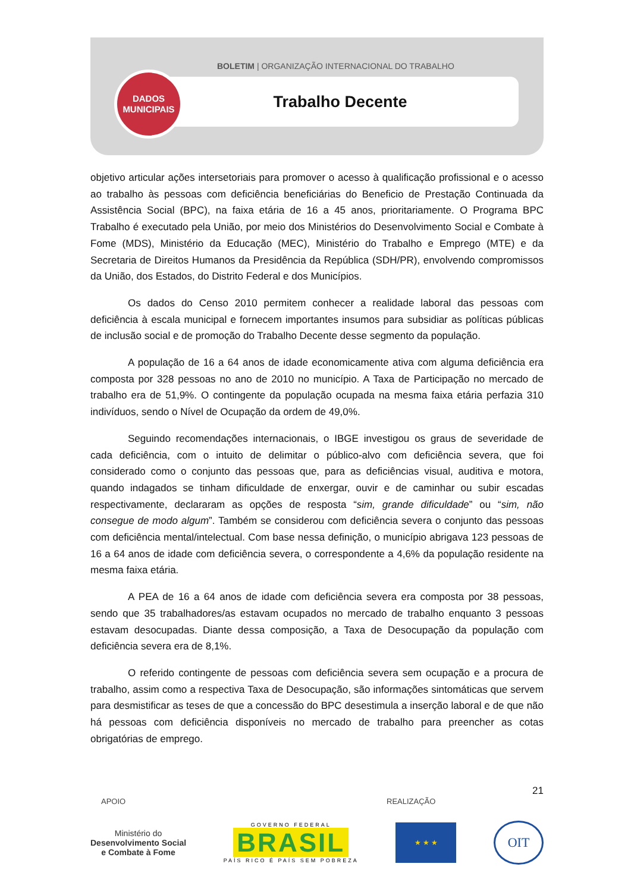BOLETIM | ORGANIZAÇÃO INTERNACIONAL DO TRABALHO
Trabalho Decente
DADOS
MUNICIPAIS
objetivo articular ações intersetoriais para promover o acesso à qualificação profissional e o acesso ao trabalho às pessoas com deficiência beneficiárias do Beneficio de Prestação Continuada da Assistência Social (BPC), na faixa etária de 16 a 45 anos, prioritariamente. O Programa BPC Trabalho é executado pela União, por meio dos Ministérios do Desenvolvimento Social e Combate à Fome (MDS), Ministério da Educação (MEC), Ministério do Trabalho e Emprego (MTE) e da Secretaria de Direitos Humanos da Presidência da República (SDH/PR), envolvendo compromissos da União, dos Estados, do Distrito Federal e dos Municípios.
Os dados do Censo 2010 permitem conhecer a realidade laboral das pessoas com deficiência à escala municipal e fornecem importantes insumos para subsidiar as políticas públicas de inclusão social e de promoção do Trabalho Decente desse segmento da população.
A população de 16 a 64 anos de idade economicamente ativa com alguma deficiência era composta por 328 pessoas no ano de 2010 no município. A Taxa de Participação no mercado de trabalho era de 51,9%. O contingente da população ocupada na mesma faixa etária perfazia 310 indivíduos, sendo o Nível de Ocupação da ordem de 49,0%.
Seguindo recomendações internacionais, o IBGE investigou os graus de severidade de cada deficiência, com o intuito de delimitar o público-alvo com deficiência severa, que foi considerado como o conjunto das pessoas que, para as deficiências visual, auditiva e motora, quando indagados se tinham dificuldade de enxergar, ouvir e de caminhar ou subir escadas respectivamente, declararam as opções de resposta “sim, grande dificuldade” ou “sim, não consegue de modo algum”. Também se considerou com deficiência severa o conjunto das pessoas com deficiência mental/intelectual. Com base nessa definição, o município abrigava 123 pessoas de 16 a 64 anos de idade com deficiência severa, o correspondente a 4,6% da população residente na mesma faixa etária.
A PEA de 16 a 64 anos de idade com deficiência severa era composta por 38 pessoas, sendo que 35 trabalhadores/as estavam ocupados no mercado de trabalho enquanto 3 pessoas estavam desocupadas. Diante dessa composição, a Taxa de Desocupação da população com deficiência severa era de 8,1%.
O referido contingente de pessoas com deficiência severa sem ocupação e a procura de trabalho, assim como a respectiva Taxa de Desocupação, são informações sintomáticas que servem para desmistificar as teses de que a concessão do BPC desestimula a inserção laboral e de que não há pessoas com deficiência disponíveis no mercado de trabalho para preencher as cotas obrigatórias de emprego.
21
APOIO REALIZAÇÃO
Ministério do
Desenvolvimento Social
e Combate à Fome
GOVERNO FEDERAL
BRASIL
PAÍS RICO É PAÍS SEM POBREZA
★ ★ ★
OIT